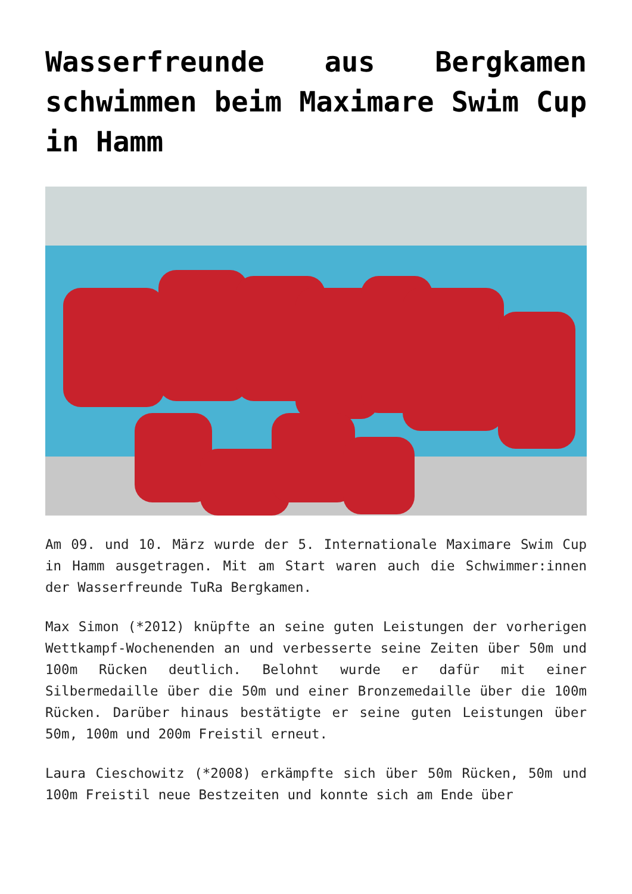Wasserfreunde aus Bergkamen schwimmen beim Maximare Swim Cup in Hamm
Am 09. und 10. März wurde der 5. Internationale Maximare Swim Cup in Hamm ausgetragen. Mit am Start waren auch die Schwimmer:innen der Wasserfreunde TuRa Bergkamen.
Max Simon (*2012) knüpfte an seine guten Leistungen der vorherigen Wettkampf-Wochenenden an und verbesserte seine Zeiten über 50m und 100m Rücken deutlich. Belohnt wurde er dafür mit einer Silbermedaille über die 50m und einer Bronzemedaille über die 100m Rücken. Darüber hinaus bestätigte er seine guten Leistungen über 50m, 100m und 200m Freistil erneut.
Laura Cieschowitz (*2008) erkämpfte sich über 50m Rücken, 50m und 100m Freistil neue Bestzeiten und konnte sich am Ende über